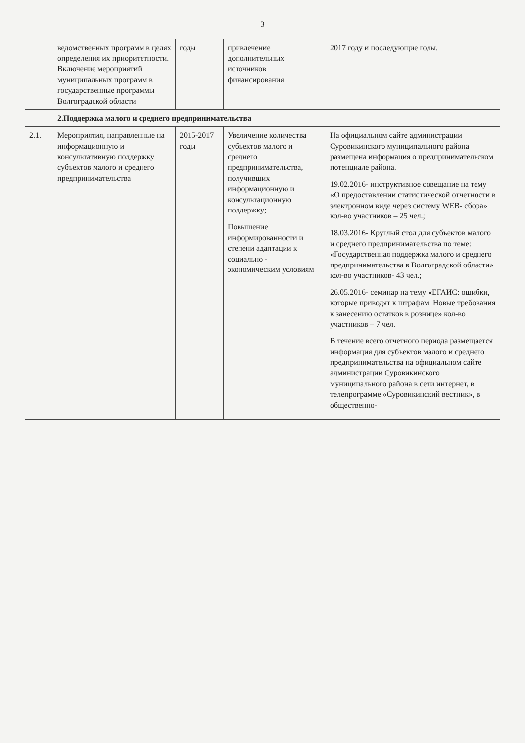3
| | ведомственных программ в целях определения их приоритетности. Включение мероприятий муниципальных программ в государственные программы Волгоградской области | годы | привлечение дополнительных источников финансирования | 2017 году и последующие годы. |
| | 2.Поддержка малого и среднего предпринимательства | | | |
| 2.1. | Мероприятия, направленные на информационную и консультативную поддержку субъектов малого и среднего предпринимательства | 2015-2017 годы | Увеличение количества субъектов малого и среднего предпринимательства, получивших информационную и консультационную поддержку; Повышение информированности и степени адаптации к социально - экономическим условиям | На официальном сайте администрации Суровикинского муниципального района размещена информация о предпринимательском потенциале района. 19.02.2016- инструктивное совещание на тему «О предоставлении статистической отчетности в электронном виде через систему WEB- сбора» кол-во участников – 25 чел.; 18.03.2016- Круглый стол для субъектов малого и среднего предпринимательства по теме: «Государственная поддержка малого и среднего предпринимательства в Волгоградской области» кол-во участников- 43 чел.; 26.05.2016- семинар на тему «ЕГАИС: ошибки, которые приводят к штрафам. Новые требования к занесению остатков в рознице» кол-во участников – 7 чел. В течение всего отчетного периода размещается информация для субъектов малого и среднего предпринимательства на официальном сайте администрации Суровикинского муниципального района в сети интернет, в телепрограмме «Суровикинский вестник», в общественно- |